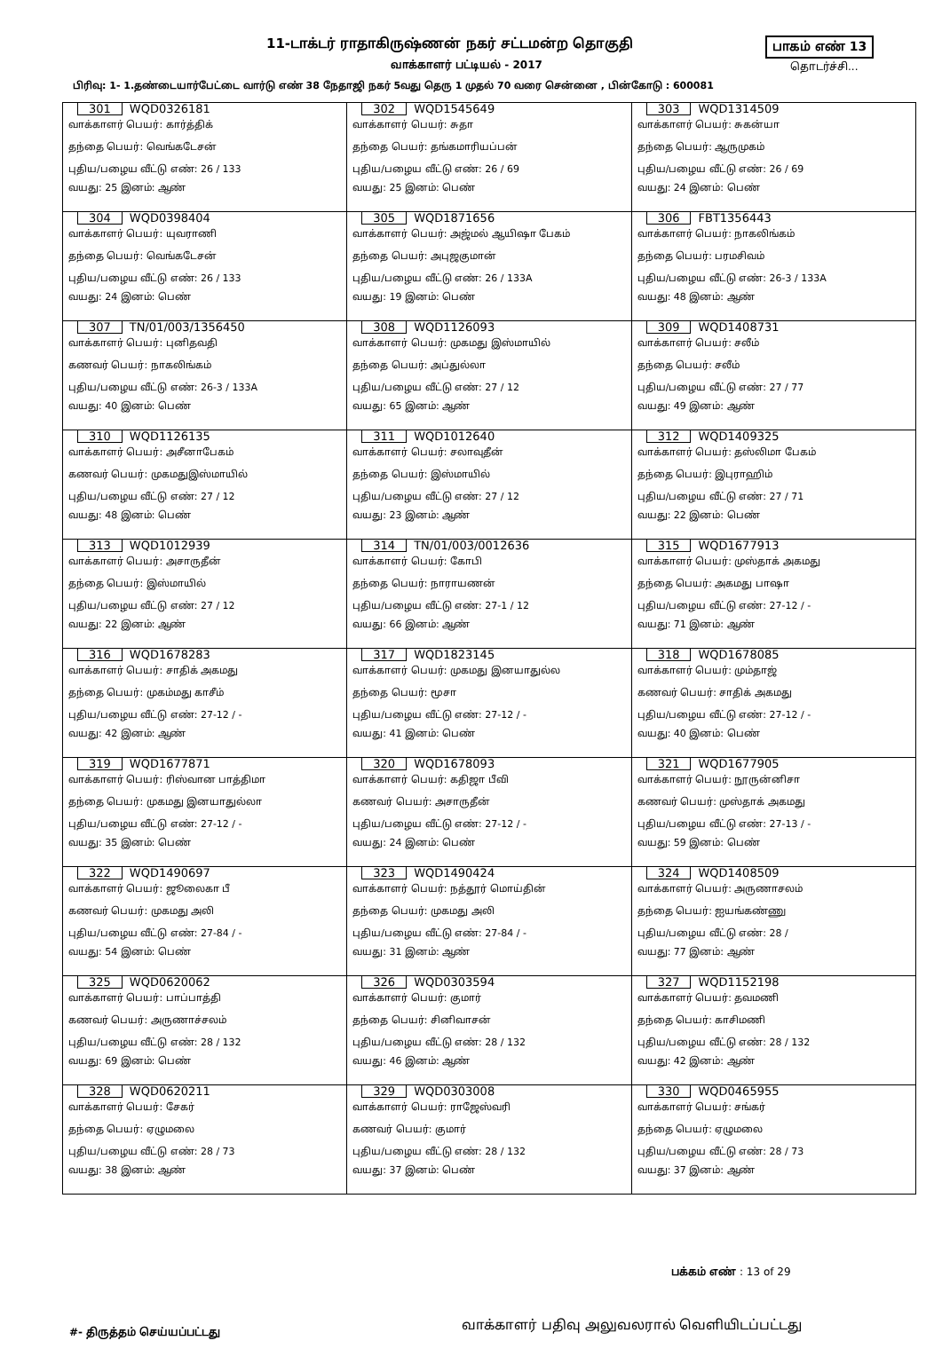11-டாக்டர் ராதாகிருஷ்ணன் நகர் சட்டமன்ற தொகுதி
வாக்காளர் பட்டியல் - 2017
பாகம் எண் 13
தொடர்ச்சி...
பிரிவு: 1- 1.தண்டையார்பேட்டை வார்டு எண் 38 நேதாஜி நகர் 5வது தெரு 1 முதல் 70 வரை சென்னை , பின்கோடு : 600081
| 301 WQD0326181 வாக்காளர் பெயர்: கார்த்திக் தந்தை பெயர்: வெங்கடேசன் புதிய/பழைய வீட்டு எண்: 26 / 133 வயது: 25 இனம்: ஆண் | 302 WQD1545649 வாக்காளர் பெயர்: சுதா தந்தை பெயர்: தங்கமாரியப்பன் புதிய/பழைய வீட்டு எண்: 26 / 69 வயது: 25 இனம்: பெண் | 303 WQD1314509 வாக்காளர் பெயர்: சுகன்யா தந்தை பெயர்: ஆருமுகம் புதிய/பழைய வீட்டு எண்: 26 / 69 வயது: 24 இனம்: பெண் |
| 304 WQD0398404 வாக்காளர் பெயர்: யுவராணி தந்தை பெயர்: வெங்கடேசன் புதிய/பழைய வீட்டு எண்: 26 / 133 வயது: 24 இனம்: பெண் | 305 WQD1871656 வாக்காளர் பெயர்: அஜ்மல் ஆயிஷா பேகம் தந்தை பெயர்: அபுஜகுமான் புதிய/பழைய வீட்டு எண்: 26 / 133A வயது: 19 இனம்: பெண் | 306 FBT1356443 வாக்காளர் பெயர்: நாகலிங்கம் தந்தை பெயர்: பரமசிவம் புதிய/பழைய வீட்டு எண்: 26-3 / 133A வயது: 48 இனம்: ஆண் |
| 307 TN/01/003/1356450 வாக்காளர் பெயர்: புனிதவதி கணவர் பெயர்: நாகலிங்கம் புதிய/பழைய வீட்டு எண்: 26-3 / 133A வயது: 40 இனம்: பெண் | 308 WQD1126093 வாக்காளர் பெயர்: முகமது இஸ்மாயில் தந்தை பெயர்: அப்துல்லா புதிய/பழைய வீட்டு எண்: 27 / 12 வயது: 65 இனம்: ஆண் | 309 WQD1408731 வாக்காளர் பெயர்: சலீம் தந்தை பெயர்: சலீம் புதிய/பழைய வீட்டு எண்: 27 / 77 வயது: 49 இனம்: ஆண் |
| 310 WQD1126135 வாக்காளர் பெயர்: அசீனாபேகம் கணவர் பெயர்: முகமதுஇஸ்மாயில் புதிய/பழைய வீட்டு எண்: 27 / 12 வயது: 48 இனம்: பெண் | 311 WQD1012640 வாக்காளர் பெயர்: சலாவுதீன் தந்தை பெயர்: இஸ்மாயில் புதிய/பழைய வீட்டு எண்: 27 / 12 வயது: 23 இனம்: ஆண் | 312 WQD1409325 வாக்காளர் பெயர்: தஸ்லிமா பேகம் தந்தை பெயர்: இபுராஹிம் புதிய/பழைய வீட்டு எண்: 27 / 71 வயது: 22 இனம்: பெண் |
| 313 WQD1012939 வாக்காளர் பெயர்: அசாருதீன் தந்தை பெயர்: இஸ்மாயில் புதிய/பழைய வீட்டு எண்: 27 / 12 வயது: 22 இனம்: ஆண் | 314 TN/01/003/0012636 வாக்காளர் பெயர்: கோபி தந்தை பெயர்: நாராயணன் புதிய/பழைய வீட்டு எண்: 27-1 / 12 வயது: 66 இனம்: ஆண் | 315 WQD1677913 வாக்காளர் பெயர்: முஸ்தாக் அகமது தந்தை பெயர்: அகமது பாஷா புதிய/பழைய வீட்டு எண்: 27-12 / - வயது: 71 இனம்: ஆண் |
| 316 WQD1678283 வாக்காளர் பெயர்: சாதிக் அகமது தந்தை பெயர்: முகம்மது காசீம் புதிய/பழைய வீட்டு எண்: 27-12 / - வயது: 42 இனம்: ஆண் | 317 WQD1823145 வாக்காளர் பெயர்: முகமது இனயாதுல்ல தந்தை பெயர்: மூசா புதிய/பழைய வீட்டு எண்: 27-12 / - வயது: 41 இனம்: பெண் | 318 WQD1678085 வாக்காளர் பெயர்: மும்தாஜ் கணவர் பெயர்: சாதிக் அகமது புதிய/பழைய வீட்டு எண்: 27-12 / - வயது: 40 இனம்: பெண் |
| 319 WQD1677871 வாக்காளர் பெயர்: ரிஸ்வான பாத்திமா தந்தை பெயர்: முகமது இனயாதுல்லா புதிய/பழைய வீட்டு எண்: 27-12 / - வயது: 35 இனம்: பெண் | 320 WQD1678093 வாக்காளர் பெயர்: கதிஜா பீவி கணவர் பெயர்: அசாருதீன் புதிய/பழைய வீட்டு எண்: 27-12 / - வயது: 24 இனம்: பெண் | 321 WQD1677905 வாக்காளர் பெயர்: நூருன்னிசா கணவர் பெயர்: முஸ்தாக் அகமது புதிய/பழைய வீட்டு எண்: 27-13 / - வயது: 59 இனம்: பெண் |
| 322 WQD1490697 வாக்காளர் பெயர்: ஜூலைகா பீ கணவர் பெயர்: முகமது அலி புதிய/பழைய வீட்டு எண்: 27-84 / - வயது: 54 இனம்: பெண் | 323 WQD1490424 வாக்காளர் பெயர்: நத்தூர் மொய்தின் தந்தை பெயர்: முகமது அலி புதிய/பழைய வீட்டு எண்: 27-84 / - வயது: 31 இனம்: ஆண் | 324 WQD1408509 வாக்காளர் பெயர்: அருணாசலம் தந்தை பெயர்: ஐயங்கண்ணு புதிய/பழைய வீட்டு எண்: 28 / வயது: 77 இனம்: ஆண் |
| 325 WQD0620062 வாக்காளர் பெயர்: பாப்பாத்தி கணவர் பெயர்: அருணாச்சலம் புதிய/பழைய வீட்டு எண்: 28 / 132 வயது: 69 இனம்: பெண் | 326 WQD0303594 வாக்காளர் பெயர்: குமார் தந்தை பெயர்: சினிவாசன் புதிய/பழைய வீட்டு எண்: 28 / 132 வயது: 46 இனம்: ஆண் | 327 WQD1152198 வாக்காளர் பெயர்: தவமணி தந்தை பெயர்: காசிமணி புதிய/பழைய வீட்டு எண்: 28 / 132 வயது: 42 இனம்: ஆண் |
| 328 WQD0620211 வாக்காளர் பெயர்: சேகர் தந்தை பெயர்: ஏழுமலை புதிய/பழைய வீட்டு எண்: 28 / 73 வயது: 38 இனம்: ஆண் | 329 WQD0303008 வாக்காளர் பெயர்: ராஜேஸ்வரி கணவர் பெயர்: குமார் புதிய/பழைய வீட்டு எண்: 28 / 132 வயது: 37 இனம்: பெண் | 330 WQD0465955 வாக்காளர் பெயர்: சங்கர் தந்தை பெயர்: ஏழுமலை புதிய/பழைய வீட்டு எண்: 28 / 73 வயது: 37 இனம்: ஆண் |
பக்கம் எண் : 13 of 29
#- திருத்தம் செய்யப்பட்டது
வாக்காளர் பதிவு அலுவலரால் வெளியிடப்பட்டது